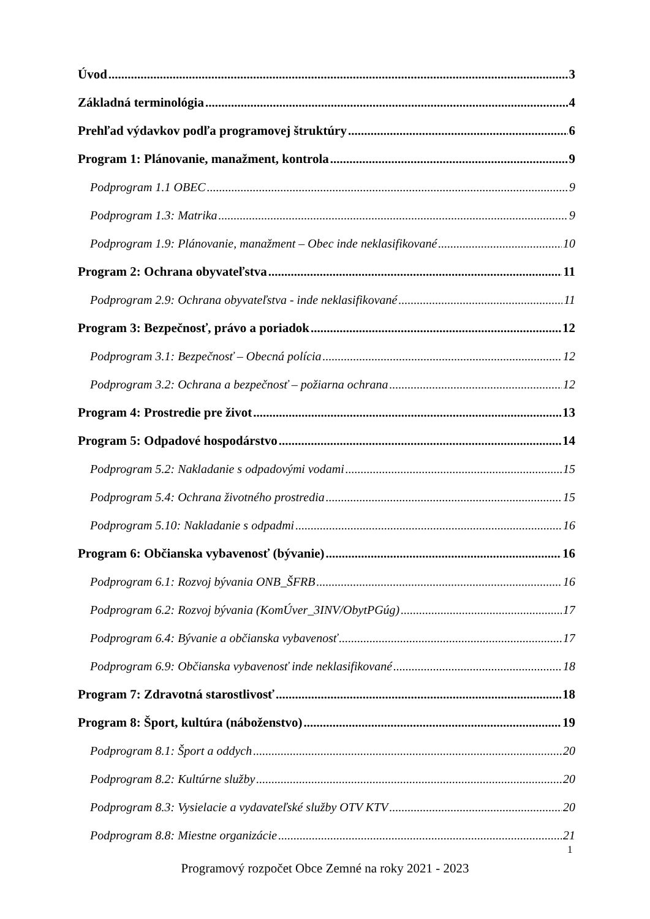Úvod 3
Základná terminológia 4
Prehľad výdavkov podľa programovej štruktúry 6
Program 1: Plánovanie, manažment, kontrola 9
Podprogram 1.1 OBEC 9
Podprogram 1.3: Matrika 9
Podprogram 1.9: Plánovanie, manažment – Obec inde neklasifikované 10
Program 2: Ochrana obyvateľstva 11
Podprogram 2.9: Ochrana obyvateľstva - inde neklasifikované 11
Program 3: Bezpečnosť, právo a poriadok 12
Podprogram 3.1: Bezpečnosť – Obecná polícia 12
Podprogram 3.2: Ochrana a bezpečnosť – požiarna ochrana 12
Program 4: Prostredie pre život 13
Program 5: Odpadové hospodárstvo 14
Podprogram 5.2: Nakladanie s odpadovými vodami 15
Podprogram 5.4: Ochrana životného prostredia 15
Podprogram 5.10: Nakladanie s odpadmi 16
Program 6: Občianska vybavenosť (bývanie) 16
Podprogram 6.1: Rozvoj bývania ONB_ŠFRB 16
Podprogram 6.2: Rozvoj bývania (KomÚver_3INV/ObytPGúg) 17
Podprogram 6.4: Bývanie a občianska vybavenosť 17
Podprogram 6.9: Občianska vybavenosť inde neklasifikované 18
Program 7: Zdravotná starostlivosť 18
Program 8: Šport, kultúra (náboženstvo) 19
Podprogram 8.1: Šport a oddych 20
Podprogram 8.2: Kultúrne služby 20
Podprogram 8.3: Vysielacie a vydavateľské služby OTV KTV 20
Podprogram 8.8: Miestne organizácie 21
1
Programový rozpočet Obce Zemné na roky 2021 - 2023